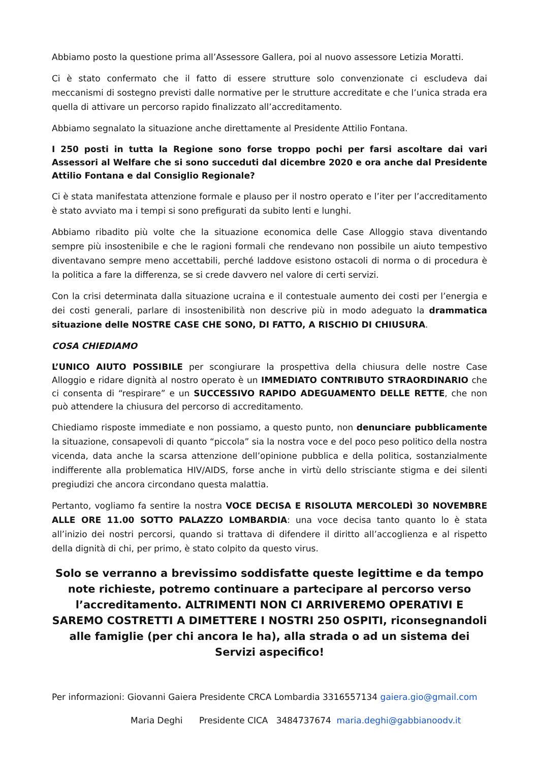Abbiamo posto la questione prima all’Assessore Gallera, poi al nuovo assessore Letizia Moratti.
Ci è stato confermato che il fatto di essere strutture solo convenzionate ci escludeva dai meccanismi di sostegno previsti dalle normative per le strutture accreditate e che l’unica strada era quella di attivare un percorso rapido finalizzato all’accreditamento.
Abbiamo segnalato la situazione anche direttamente al Presidente Attilio Fontana.
I 250 posti in tutta la Regione sono forse troppo pochi per farsi ascoltare dai vari Assessori al Welfare che si sono succeduti dal dicembre 2020 e ora anche dal Presidente Attilio Fontana e dal Consiglio Regionale?
Ci è stata manifestata attenzione formale e plauso per il nostro operato e l’iter per l’accreditamento è stato avviato ma i tempi si sono prefigurati da subito lenti e lunghi.
Abbiamo ribadito più volte che la situazione economica delle Case Alloggio stava diventando sempre più insostenibile e che le ragioni formali che rendevano non possibile un aiuto tempestivo diventavano sempre meno accettabili, perché laddove esistono ostacoli di norma o di procedura è la politica a fare la differenza, se si crede davvero nel valore di certi servizi.
Con la crisi determinata dalla situazione ucraina e il contestuale aumento dei costi per l’energia e dei costi generali, parlare di insostenibilità non descrive più in modo adeguato la drammatica situazione delle NOSTRE CASE CHE SONO, DI FATTO, A RISCHIO DI CHIUSURA.
COSA CHIEDIAMO
L’UNICO AIUTO POSSIBILE per scongiurare la prospettiva della chiusura delle nostre Case Alloggio e ridare dignità al nostro operato è un IMMEDIATO CONTRIBUTO STRAORDINARIO che ci consenta di “respirare” e un SUCCESSIVO RAPIDO ADEGUAMENTO DELLE RETTE, che non può attendere la chiusura del percorso di accreditamento.
Chiediamo risposte immediate e non possiamo, a questo punto, non denunciare pubblicamente la situazione, consapevoli di quanto “piccola” sia la nostra voce e del poco peso politico della nostra vicenda, data anche la scarsa attenzione dell’opinione pubblica e della politica, sostanzialmente indifferente alla problematica HIV/AIDS, forse anche in virtù dello strisciante stigma e dei silenti pregiudizi che ancora circondano questa malattia.
Pertanto, vogliamo fa sentire la nostra VOCE DECISA E RISOLUTA MERCOLEDÌ 30 NOVEMBRE ALLE ORE 11.00 SOTTO PALAZZO LOMBARDIA: una voce decisa tanto quanto lo è stata all’inizio dei nostri percorsi, quando si trattava di difendere il diritto all’accoglienza e al rispetto della dignità di chi, per primo, è stato colpito da questo virus.
Solo se verranno a brevissimo soddisfatte queste legittime e da tempo note richieste, potremo continuare a partecipare al percorso verso l’accreditamento. ALTRIMENTI NON CI ARRIVEREMO OPERATIVI E SAREMO COSTRETTI A DIMETTERE I NOSTRI 250 OSPITI, riconsegnandoli alle famiglie (per chi ancora le ha), alla strada o ad un sistema dei Servizi aspecifico!
Per informazioni: Giovanni Gaiera Presidente CRCA Lombardia 3316557134 gaiera.gio@gmail.com
Maria Deghi Presidente CICA 3484737674 maria.deghi@gabbianoodv.it